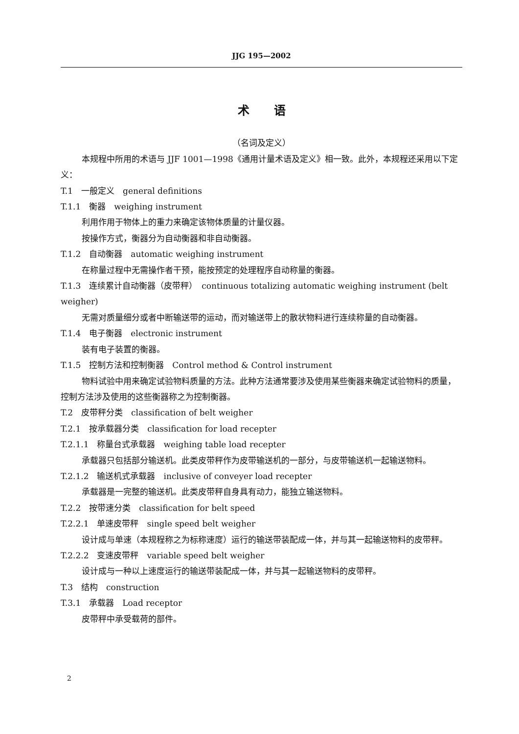JJG 195—2002
术语
（名词及定义）
本规程中所用的术语与 JJF 1001—1998《通用计量术语及定义》相一致。此外，本规程还采用以下定义：
T.1　一般定义　general definitions
T.1.1　衡器　weighing instrument
利用作用于物体上的重力来确定该物体质量的计量仪器。
按操作方式，衡器分为自动衡器和非自动衡器。
T.1.2　自动衡器　automatic weighing instrument
在称量过程中无需操作者干预，能按预定的处理程序自动称量的衡器。
T.1.3　连续累计自动衡器（皮带秤）　continuous totalizing automatic weighing instrument (belt weigher)
无需对质量细分或者中断输送带的运动，而对输送带上的散状物料进行连续称量的自动衡器。
T.1.4　电子衡器　electronic instrument
装有电子装置的衡器。
T.1.5　控制方法和控制衡器　Control method & Control instrument
物料试验中用来确定试验物料质量的方法。此种方法通常要涉及使用某些衡器来确定试验物料的质量，控制方法涉及使用的这些衡器称之为控制衡器。
T.2　皮带秤分类　classification of belt weigher
T.2.1　按承载器分类　classification for load recepter
T.2.1.1　称量台式承载器　weighing table load recepter
承载器只包括部分输送机。此类皮带秤作为皮带输送机的一部分，与皮带输送机一起输送物料。
T.2.1.2　输送机式承载器　inclusive of conveyer load recepter
承载器是一完整的输送机。此类皮带秤自身具有动力，能独立输送物料。
T.2.2　按带速分类　classification for belt speed
T.2.2.1　单速皮带秤　single speed belt weigher
设计成与单速（本规程称之为标称速度）运行的输送带装配成一体，并与其一起输送物料的皮带秤。
T.2.2.2　变速皮带秤　variable speed belt weigher
设计成与一种以上速度运行的输送带装配成一体，并与其一起输送物料的皮带秤。
T.3　结构　construction
T.3.1　承载器　Load receptor
皮带秤中承受载荷的部件。
2